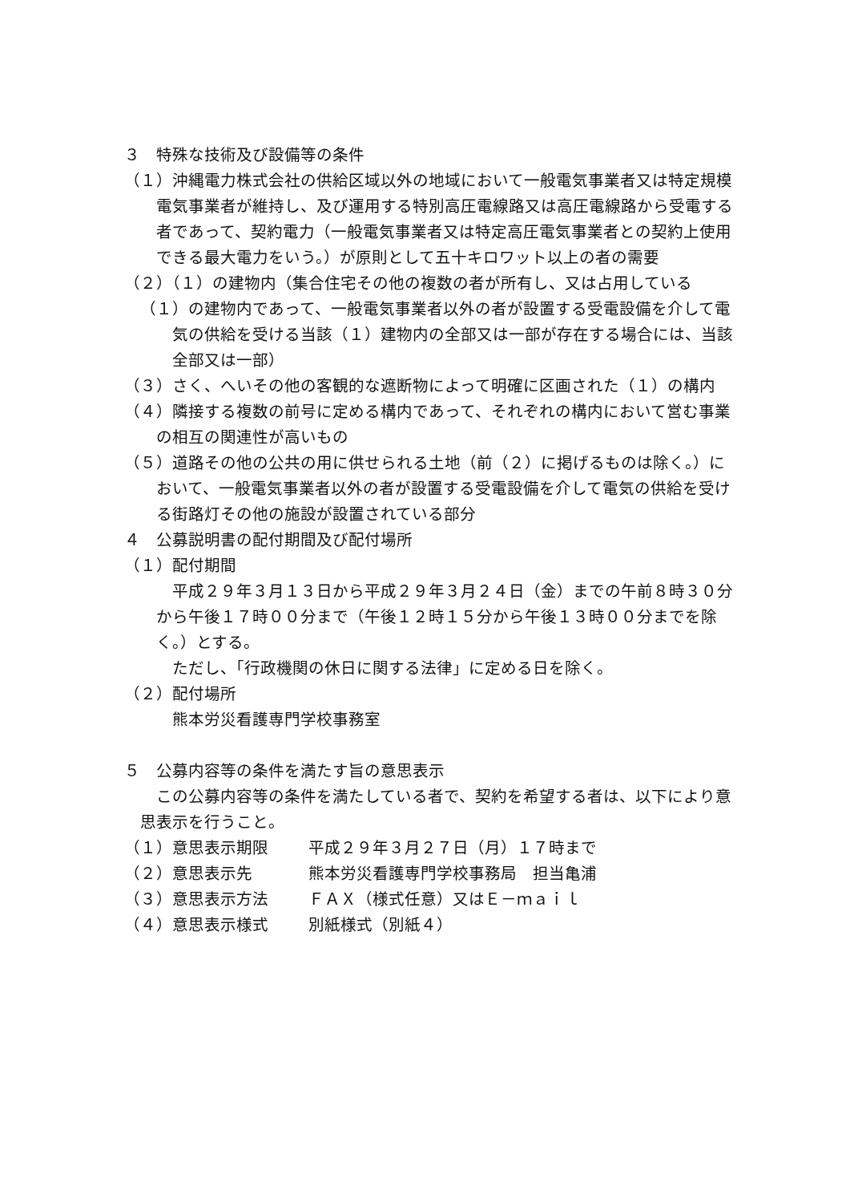３　特殊な技術及び設備等の条件
（１）沖縄電力株式会社の供給区域以外の地域において一般電気事業者又は特定規模電気事業者が維持し、及び運用する特別高圧電線路又は高圧電線路から受電する者であって、契約電力（一般電気事業者又は特定高圧電気事業者との契約上使用できる最大電力をいう。）が原則として五十キロワット以上の者の需要
（２）（１）の建物内（集合住宅その他の複数の者が所有し、又は占用している
（１）の建物内であって、一般電気事業者以外の者が設置する受電設備を介して電気の供給を受ける当該（１）建物内の全部又は一部が存在する場合には、当該全部又は一部）
（３）さく、へいその他の客観的な遮断物によって明確に区画された（１）の構内
（４）隣接する複数の前号に定める構内であって、それぞれの構内において営む事業の相互の関連性が高いもの
（５）道路その他の公共の用に供せられる土地（前（２）に掲げるものは除く。）において、一般電気事業者以外の者が設置する受電設備を介して電気の供給を受ける街路灯その他の施設が設置されている部分
４　公募説明書の配付期間及び配付場所
（１）配付期間
平成２９年３月１３日から平成２９年３月２４日（金）までの午前８時３０分から午後１７時００分まで（午後１２時１５分から午後１３時００分までを除く。）とする。
ただし、「行政機関の休日に関する法律」に定める日を除く。
（２）配付場所
熊本労災看護専門学校事務室
５　公募内容等の条件を満たす旨の意思表示
この公募内容等の条件を満たしている者で、契約を希望する者は、以下により意思表示を行うこと。
（１）意思表示期限 平成２９年３月２７日（月）１７時まで
（２）意思表示先 熊本労災看護専門学校事務局　担当亀浦
（３）意思表示方法 ＦＡＸ（様式任意）又はＥ－ｍａｉｌ
（４）意思表示様式 別紙様式（別紙４）